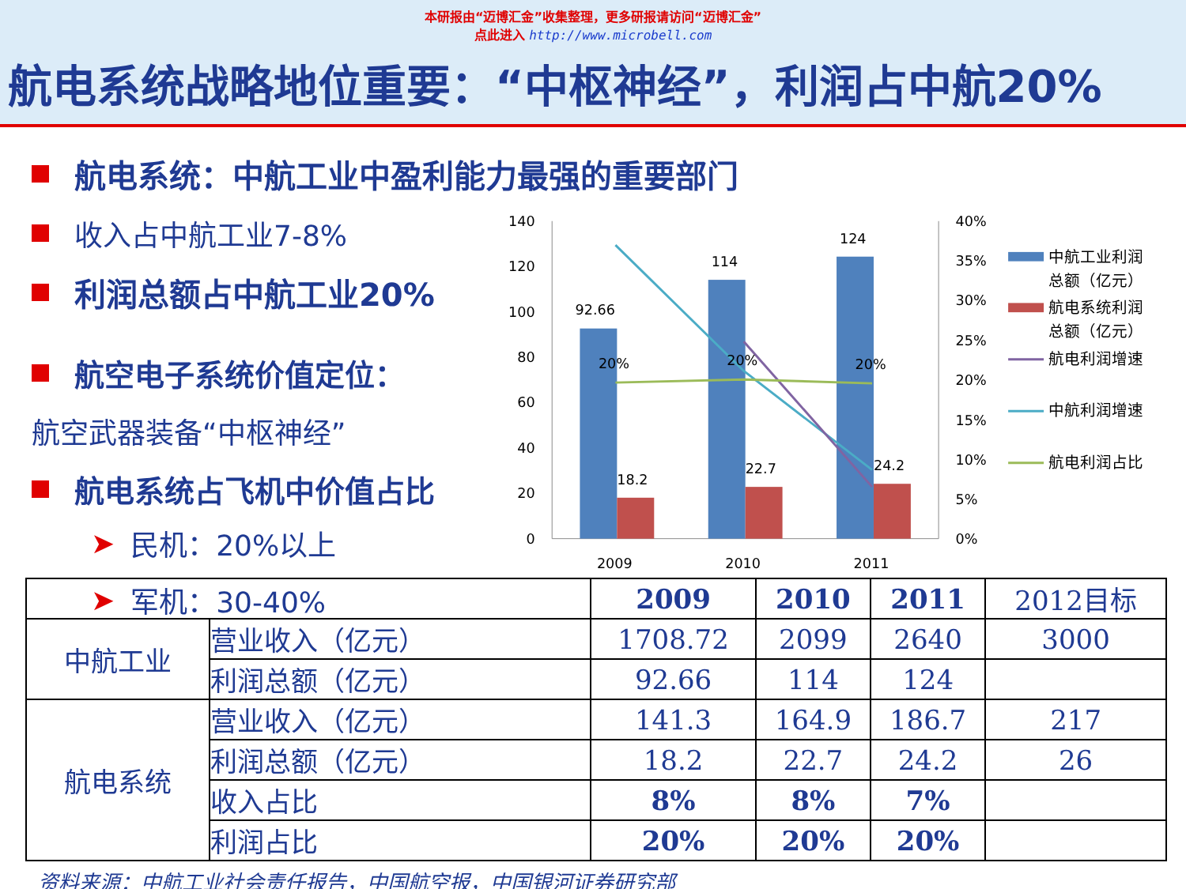本研报由“迈博汇金”收集整理，更多研报请访问“迈博汇金”
点此进入 http://www.microbell.com
航电系统战略地位重要：“中枢神经”，利润占中航20%
航电系统：中航工业中盈利能力最强的重要部门
收入占中航工业7-8%
利润总额占中航工业20%
航空电子系统价值定位：
航空武器装备“中枢神经”
航电系统占飞机中价值占比
➤ 民机：20%以上
➤ 军机：30-40%
140
120
100
80
60
40
20
0
40%
35%
30%
25%
20%
15%
10%
5%
0%
92.66
114
124
18.2
22.7
24.2
20%
20%
20%
2009
2010
2011
中航工业利润
总额（亿元）
航电系统利润
总额（亿元）
航电利润增速
中航利润增速
航电利润占比
| | | 2009 | 2010 | 2011 | 2012目标 |
| --- | --- | --- | --- | --- | --- |
| 中航工业 | 营业收入（亿元） | 1708.72 | 2099 | 2640 | 3000 |
| | 利润总额（亿元） | 92.66 | 114 | 124 | |
| 航电系统 | 营业收入（亿元） | 141.3 | 164.9 | 186.7 | 217 |
| | 利润总额（亿元） | 18.2 | 22.7 | 24.2 | 26 |
| | 收入占比 | 8% | 8% | 7% | |
| | 利润占比 | 20% | 20% | 20% | |
资料来源：中航工业社会责任报告，中国航空报，中国银河证券研究部